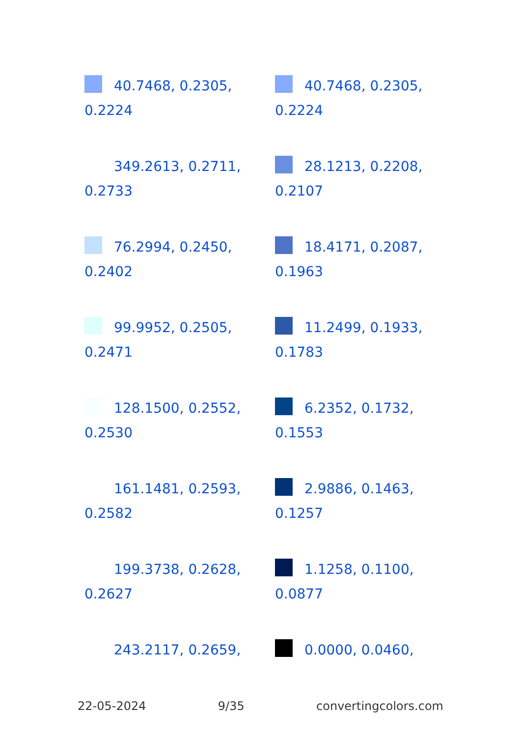40.7468, 0.2305, 0.2224
40.7468, 0.2305, 0.2224
349.2613, 0.2711, 0.2733
28.1213, 0.2208, 0.2107
76.2994, 0.2450, 0.2402
18.4171, 0.2087, 0.1963
99.9952, 0.2505, 0.2471
11.2499, 0.1933, 0.1783
128.1500, 0.2552, 0.2530
6.2352, 0.1732, 0.1553
161.1481, 0.2593, 0.2582
2.9886, 0.1463, 0.1257
199.3738, 0.2628, 0.2627
1.1258, 0.1100, 0.0877
243.2117, 0.2659,
0.0000, 0.0460,
22-05-2024 9/35 convertingcolors.com